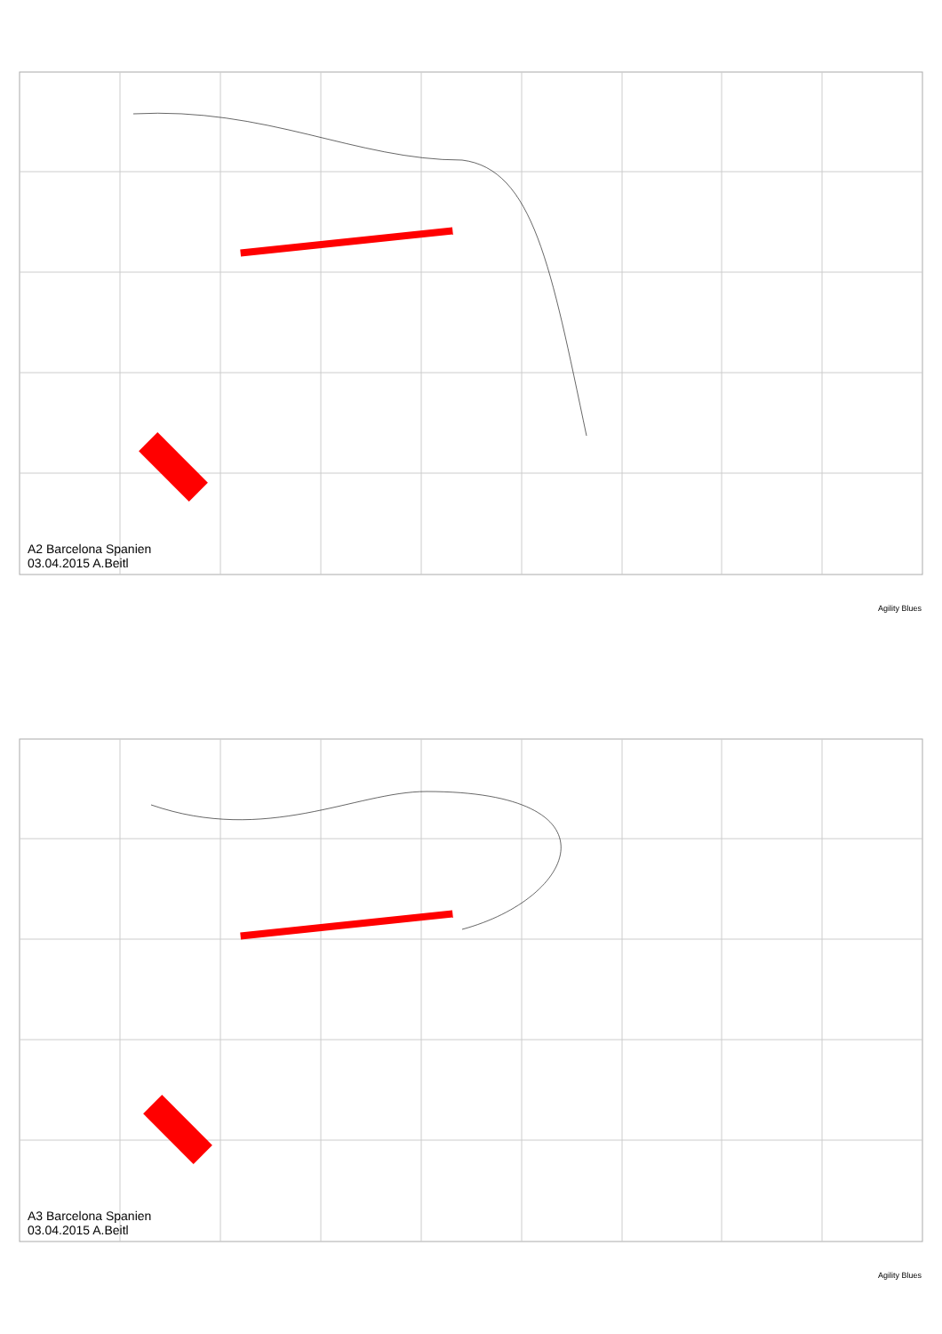A2 Barcelona Spanien
03.04.2015 A.Beitl
Agility Blues
A3 Barcelona Spanien
03.04.2015 A.Beitl
Agility Blues